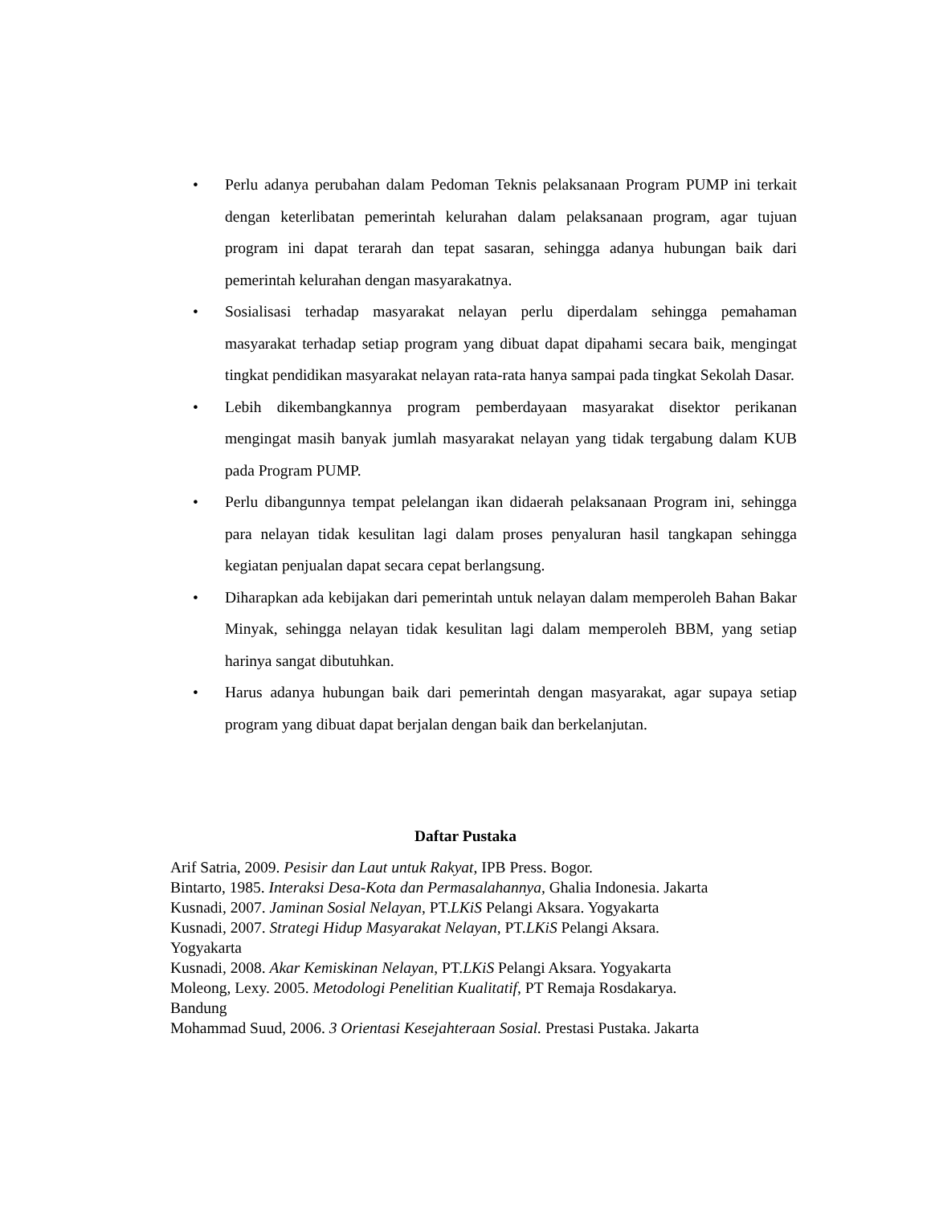• Perlu adanya perubahan dalam Pedoman Teknis pelaksanaan Program PUMP ini terkait dengan keterlibatan pemerintah kelurahan dalam pelaksanaan program, agar tujuan program ini dapat terarah dan tepat sasaran, sehingga adanya hubungan baik dari pemerintah kelurahan dengan masyarakatnya.
• Sosialisasi terhadap masyarakat nelayan perlu diperdalam sehingga pemahaman masyarakat terhadap setiap program yang dibuat dapat dipahami secara baik, mengingat tingkat pendidikan masyarakat nelayan rata-rata hanya sampai pada tingkat Sekolah Dasar.
• Lebih dikembangkannya program pemberdayaan masyarakat disektor perikanan mengingat masih banyak jumlah masyarakat nelayan yang tidak tergabung dalam KUB pada Program PUMP.
• Perlu dibangunnya tempat pelelangan ikan didaerah pelaksanaan Program ini, sehingga para nelayan tidak kesulitan lagi dalam proses penyaluran hasil tangkapan sehingga kegiatan penjualan dapat secara cepat berlangsung.
• Diharapkan ada kebijakan dari pemerintah untuk nelayan dalam memperoleh Bahan Bakar Minyak, sehingga nelayan tidak kesulitan lagi dalam memperoleh BBM, yang setiap harinya sangat dibutuhkan.
• Harus adanya hubungan baik dari pemerintah dengan masyarakat, agar supaya setiap program yang dibuat dapat berjalan dengan baik dan berkelanjutan.
Daftar Pustaka
Arif Satria, 2009. Pesisir dan Laut untuk Rakyat, IPB Press. Bogor.
Bintarto, 1985. Interaksi Desa-Kota dan Permasalahannya, Ghalia Indonesia. Jakarta
Kusnadi, 2007. Jaminan Sosial Nelayan, PT.LKiS Pelangi Aksara. Yogyakarta
Kusnadi, 2007. Strategi Hidup Masyarakat Nelayan, PT.LKiS Pelangi Aksara.
Yogyakarta
Kusnadi, 2008. Akar Kemiskinan Nelayan, PT.LKiS Pelangi Aksara. Yogyakarta
Moleong, Lexy. 2005. Metodologi Penelitian Kualitatif, PT Remaja Rosdakarya.
Bandung
Mohammad Suud, 2006. 3 Orientasi Kesejahteraan Sosial. Prestasi Pustaka. Jakarta